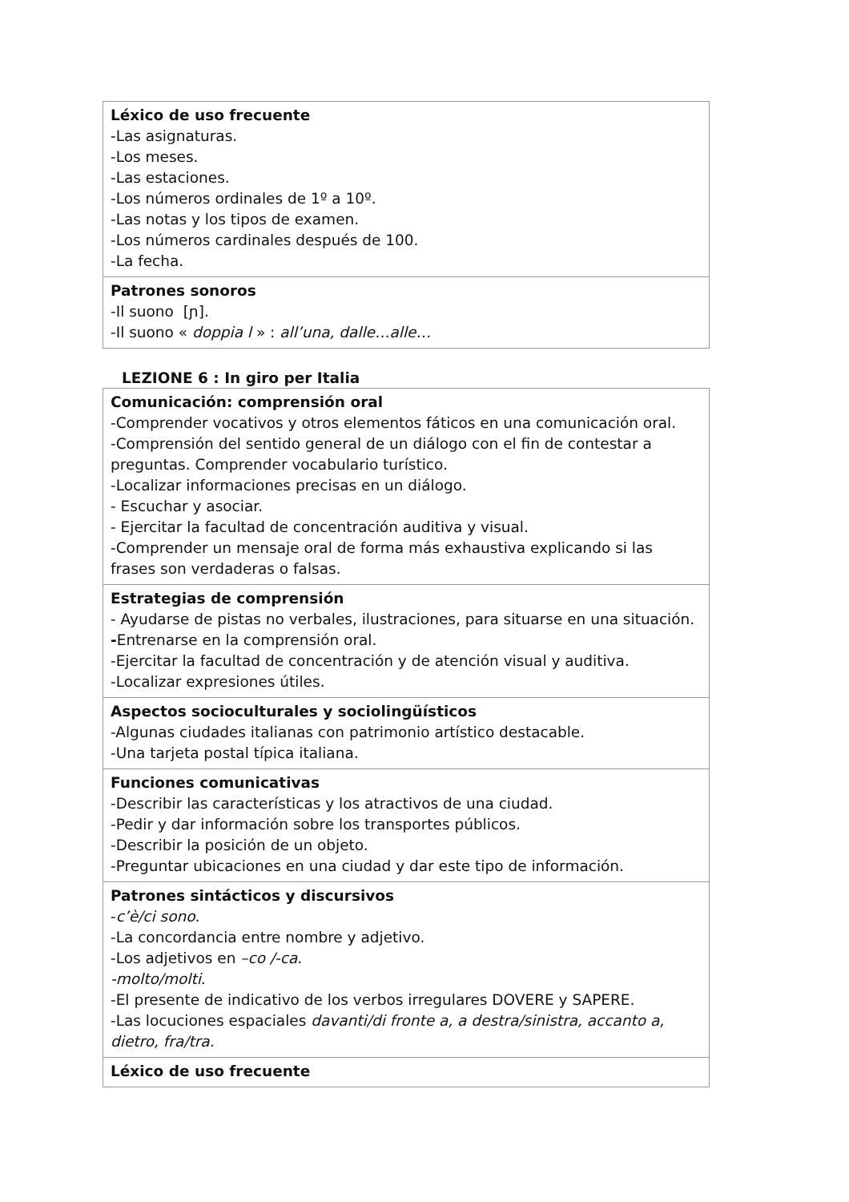| Léxico de uso frecuente -Las asignaturas. -Los meses. -Las estaciones. -Los números ordinales de 1º a 10º. -Las notas y los tipos de examen. -Los números cardinales después de 100. -La fecha. |
| Patrones sonoros -Il suono [ɲ]. -Il suono « doppia l » : all’una, dalle…alle… |
LEZIONE 6 : In giro per Italia
| Comunicación: comprensión oral -Comprender vocativos y otros elementos fáticos en una comunicación oral. -Comprensión del sentido general de un diálogo con el fin de contestar a preguntas. Comprender vocabulario turístico. -Localizar informaciones precisas en un diálogo. - Escuchar y asociar. - Ejercitar la facultad de concentración auditiva y visual. -Comprender un mensaje oral de forma más exhaustiva explicando si las frases son verdaderas o falsas. |
| Estrategias de comprensión - Ayudarse de pistas no verbales, ilustraciones, para situarse en una situación. - Entrenarse en la comprensión oral. -Ejercitar la facultad de concentración y de atención visual y auditiva. -Localizar expresiones útiles. |
| Aspectos socioculturales y sociolingüísticos -Algunas ciudades italianas con patrimonio artístico destacable. -Una tarjeta postal típica italiana. |
| Funciones comunicativas -Describir las características y los atractivos de una ciudad. -Pedir y dar información sobre los transportes públicos. -Describir la posición de un objeto. -Preguntar ubicaciones en una ciudad y dar este tipo de información. |
| Patrones sintácticos y discursivos - c’è/ci sono . -La concordancia entre nombre y adjetivo. -Los adjetivos en –co /-ca . -molto/molti . -El presente de indicativo de los verbos irregulares DOVERE y SAPERE. -Las locuciones espaciales davanti/di fronte a, a destra/sinistra, accanto a, dietro, fra/tra. |
| Léxico de uso frecuente |